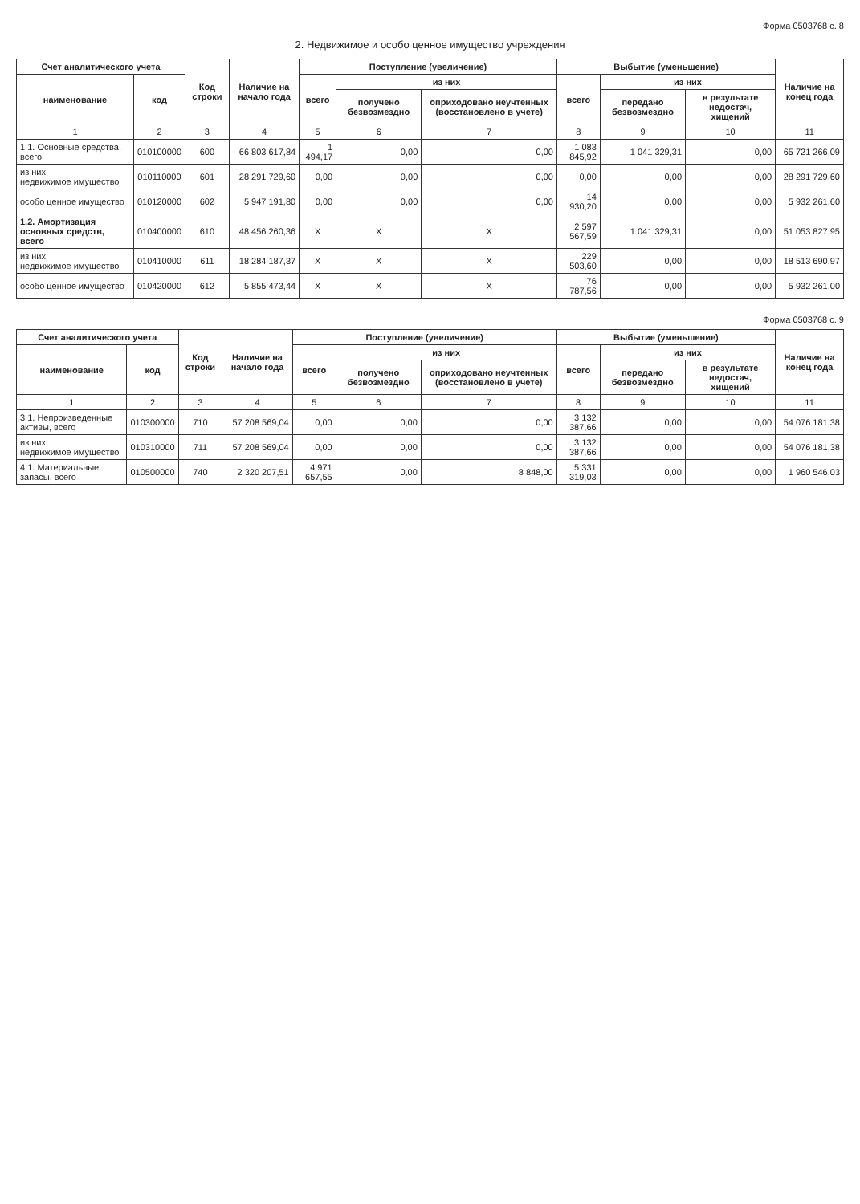Форма 0503768 с. 8
2. Недвижимое и особо ценное имущество учреждения
| Счет аналитического учета | | Код строки | Наличие на начало года | Поступление (увеличение) | | | Выбытие (уменьшение) | | | Наличие на конец года |
| --- | --- | --- | --- | --- | --- | --- | --- | --- | --- | --- |
| наименование | код | | | всего | из них | | всего | из них | | |
| | | | | | получено безвозмездно | оприходовано неучтенных (восстановлено в учете) | | передано безвозмездно | в результате недостач, хищений | |
| 1 | 2 | 3 | 4 | 5 | 6 | 7 | 8 | 9 | 10 | 11 |
| 1.1. Основные средства, всего | 010100000 | 600 | 66 803 617,84 | 1 494,17 | 0,00 | 0,00 | 1 083 845,92 | 1 041 329,31 | 0,00 | 65 721 266,09 |
| из них: недвижимое имущество | 010110000 | 601 | 28 291 729,60 | 0,00 | 0,00 | 0,00 | 0,00 | 0,00 | 0,00 | 28 291 729,60 |
| особо ценное имущество | 010120000 | 602 | 5 947 191,80 | 0,00 | 0,00 | 0,00 | 14 930,20 | 0,00 | 0,00 | 5 932 261,60 |
| 1.2. Амортизация основных средств, всего | 010400000 | 610 | 48 456 260,36 | X | X | X | 2 597 567,59 | 1 041 329,31 | 0,00 | 51 053 827,95 |
| из них: недвижимое имущество | 010410000 | 611 | 18 284 187,37 | X | X | X | 229 503,60 | 0,00 | 0,00 | 18 513 690,97 |
| особо ценное имущество | 010420000 | 612 | 5 855 473,44 | X | X | X | 76 787,56 | 0,00 | 0,00 | 5 932 261,00 |
Форма 0503768 с. 9
| Счет аналитического учета | | Код строки | Наличие на начало года | Поступление (увеличение) | | | Выбытие (уменьшение) | | | Наличие на конец года |
| --- | --- | --- | --- | --- | --- | --- | --- | --- | --- | --- |
| наименование | код | | | всего | из них | | всего | из них | | |
| | | | | | получено безвозмездно | оприходовано неучтенных (восстановлено в учете) | | передано безвозмездно | в результате недостач, хищений | |
| 1 | 2 | 3 | 4 | 5 | 6 | 7 | 8 | 9 | 10 | 11 |
| 3.1. Непроизведенные активы, всего | 010300000 | 710 | 57 208 569,04 | 0,00 | 0,00 | 0,00 | 3 132 387,66 | 0,00 | 0,00 | 54 076 181,38 |
| из них: недвижимое имущество | 010310000 | 711 | 57 208 569,04 | 0,00 | 0,00 | 0,00 | 3 132 387,66 | 0,00 | 0,00 | 54 076 181,38 |
| 4.1. Материальные запасы, всего | 010500000 | 740 | 2 320 207,51 | 4 971 657,55 | 0,00 | 8 848,00 | 5 331 319,03 | 0,00 | 0,00 | 1 960 546,03 |